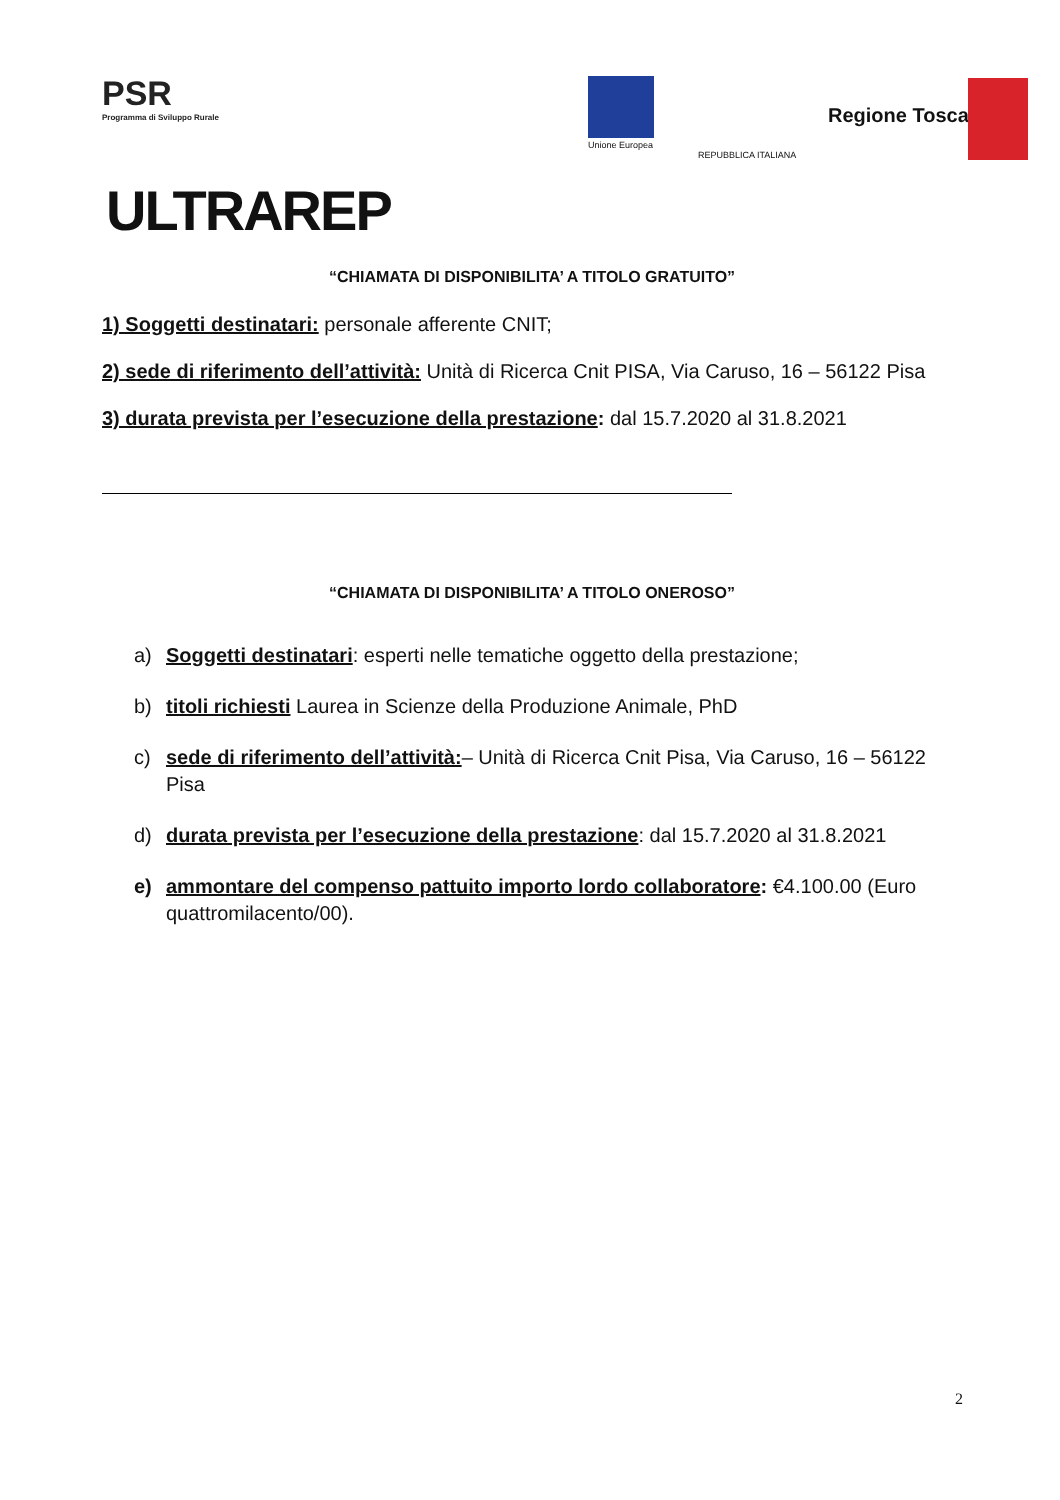PSR
Programma di Sviluppo Rurale
ULTRAREP
Unione Europea
REPUBBLICA ITALIANA
Regione Toscana
“CHIAMATA DI DISPONIBILITA’ A TITOLO GRATUITO”
1) Soggetti destinatari: personale afferente CNIT;
2) sede di riferimento dell’attività: Unità di Ricerca Cnit PISA, Via Caruso, 16 – 56122 Pisa
3) durata prevista per l’esecuzione della prestazione: dal 15.7.2020 al 31.8.2021
“CHIAMATA DI DISPONIBILITA’ A TITOLO ONEROSO”
a) Soggetti destinatari: esperti nelle tematiche oggetto della prestazione;
b) titoli richiesti Laurea in Scienze della Produzione Animale, PhD
c) sede di riferimento dell’attività:– Unità di Ricerca Cnit Pisa, Via Caruso, 16 – 56122 Pisa
d) durata prevista per l’esecuzione della prestazione: dal 15.7.2020 al 31.8.2021
e) ammontare del compenso pattuito importo lordo collaboratore: €4.100.00 (Euro quattromilacento/00).
2